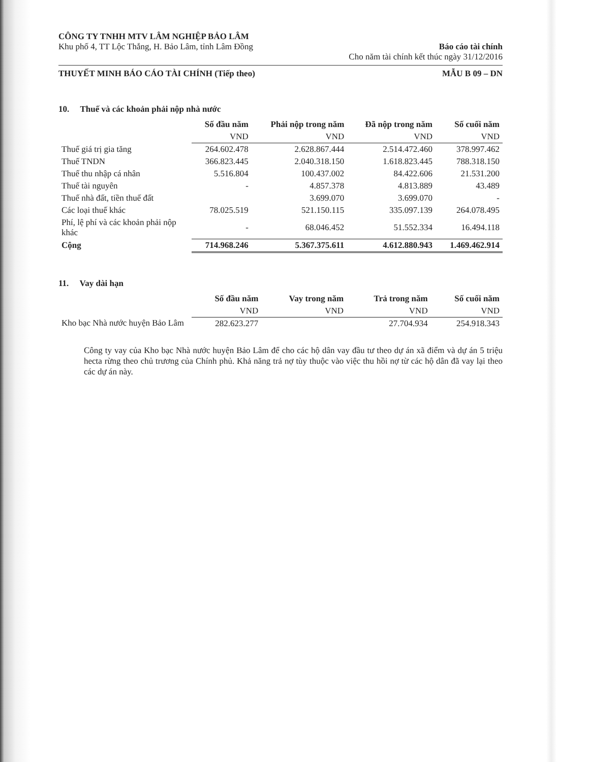CÔNG TY TNHH MTV LÂM NGHIỆP BẢO LÂM
Khu phố 4, TT Lộc Thắng, H. Bảo Lâm, tỉnh Lâm Đồng
Báo cáo tài chính
Cho năm tài chính kết thúc ngày 31/12/2016
THUYẾT MINH BÁO CÁO TÀI CHÍNH (Tiếp theo)
MẪU B 09 – DN
10. Thuế và các khoản phải nộp nhà nước
| | Số đầu năm | Phải nộp trong năm | Đã nộp trong năm | Số cuối năm |
| --- | --- | --- | --- | --- |
| | VND | VND | VND | VND |
| Thuế giá trị gia tăng | 264.602.478 | 2.628.867.444 | 2.514.472.460 | 378.997.462 |
| Thuế TNDN | 366.823.445 | 2.040.318.150 | 1.618.823.445 | 788.318.150 |
| Thuế thu nhập cá nhân | 5.516.804 | 100.437.002 | 84.422.606 | 21.531.200 |
| Thuế tài nguyên | - | 4.857.378 | 4.813.889 | 43.489 |
| Thuế nhà đất, tiền thuế đất | | 3.699.070 | 3.699.070 | - |
| Các loại thuế khác | 78.025.519 | 521.150.115 | 335.097.139 | 264.078.495 |
| Phí, lệ phí và các khoản phải nộp khác | - | 68.046.452 | 51.552.334 | 16.494.118 |
| Cộng | 714.968.246 | 5.367.375.611 | 4.612.880.943 | 1.469.462.914 |
11. Vay dài hạn
| | Số đầu năm | Vay trong năm | Trả trong năm | Số cuối năm |
| --- | --- | --- | --- | --- |
| | VND | VND | VND | VND |
| Kho bạc Nhà nước huyện Bảo Lâm | 282.623.277 | | 27.704.934 | 254.918.343 |
Công ty vay của Kho bạc Nhà nước huyện Bảo Lâm để cho các hộ dân vay đầu tư theo dự án xã điểm và dự án 5 triệu hecta rừng theo chủ trương của Chính phủ. Khả năng trả nợ tùy thuộc vào việc thu hồi nợ từ các hộ dân đã vay lại theo các dự án này.